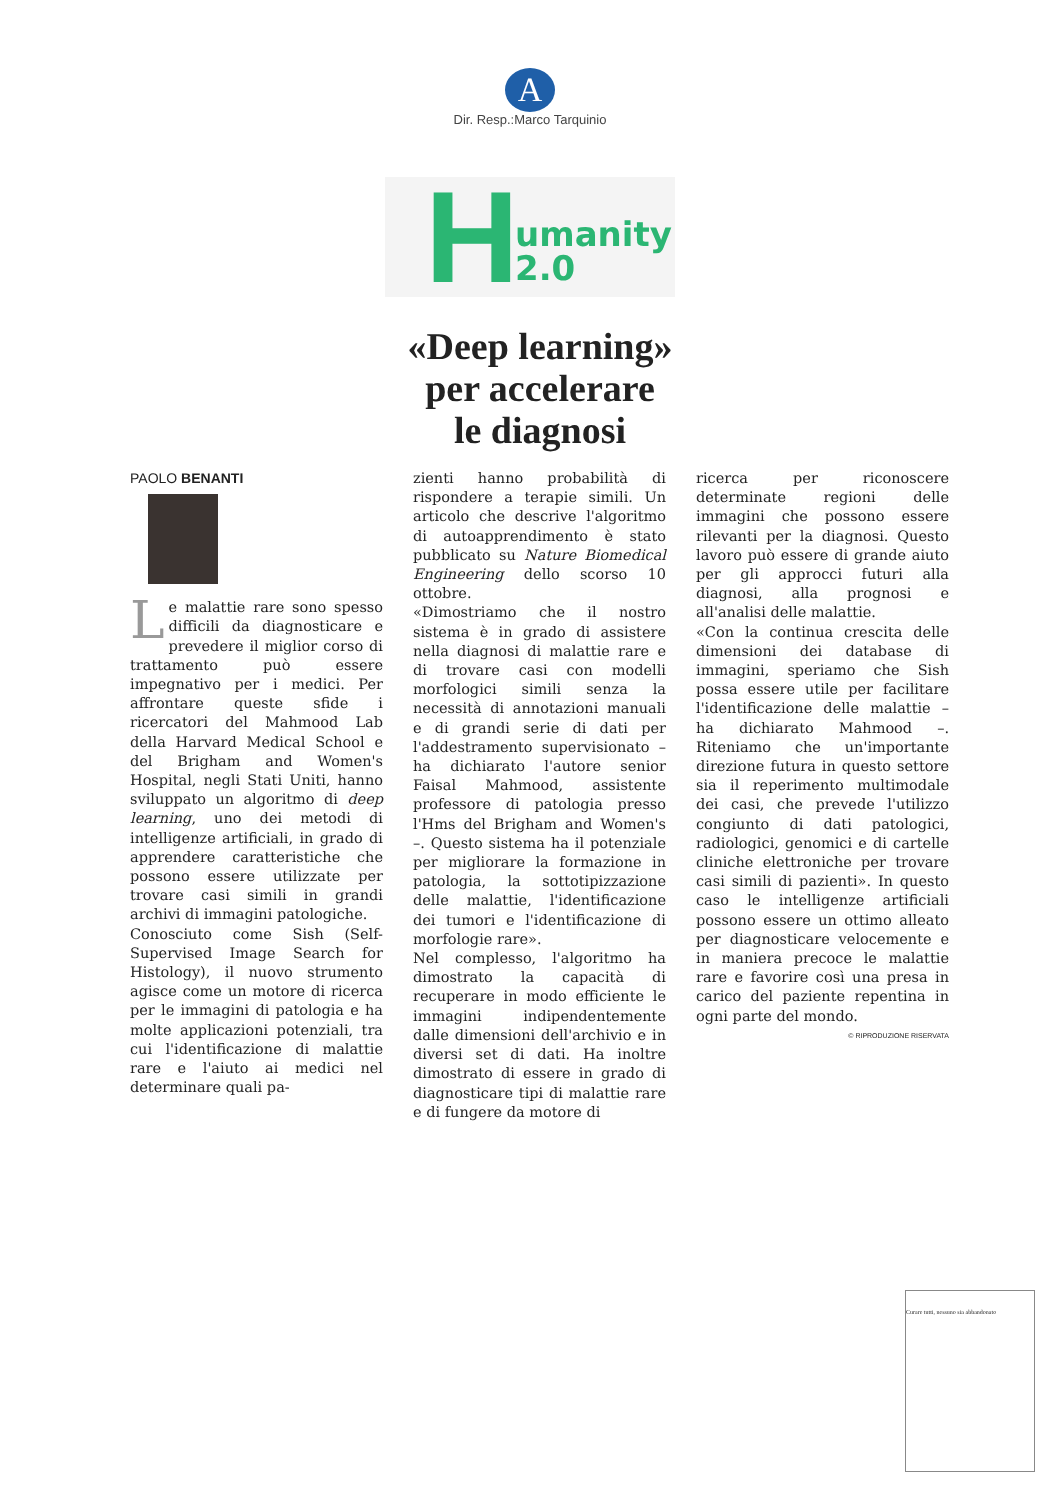A
Dir. Resp.:Marco Tarquinio
H umanity
2.0
«Deep learning»
per accelerare
le diagnosi
PAOLO BENANTI
Le malattie rare sono spesso difficili da diagnosticare e prevedere il miglior corso di trattamento può essere impegnativo per i medici. Per affrontare queste sfide i ricercatori del Mahmood Lab della Harvard Medical School e del Brigham and Women's Hospital, negli Stati Uniti, hanno sviluppato un algoritmo di deep learning, uno dei metodi di intelligenze artificiali, in grado di apprendere caratteristiche che possono essere utilizzate per trovare casi simili in grandi archivi di immagini patologiche.
Conosciuto come Sish (Self-Supervised Image Search for Histology), il nuovo strumento agisce come un motore di ricerca per le immagini di patologia e ha molte applicazioni potenziali, tra cui l'identificazione di malattie rare e l'aiuto ai medici nel determinare quali pa-
zienti hanno probabilità di rispondere a terapie simili. Un articolo che descrive l'algoritmo di autoapprendimento è stato pubblicato su Nature Biomedical Engineering dello scorso 10 ottobre.
«Dimostriamo che il nostro sistema è in grado di assistere nella diagnosi di malattie rare e di trovare casi con modelli morfologici simili senza la necessità di annotazioni manuali e di grandi serie di dati per l'addestramento supervisionato – ha dichiarato l'autore senior Faisal Mahmood, assistente professore di patologia presso l'Hms del Brigham and Women's –. Questo sistema ha il potenziale per migliorare la formazione in patologia, la sottotipizzazione delle malattie, l'identificazione dei tumori e l'identificazione di morfologie rare».
Nel complesso, l'algoritmo ha dimostrato la capacità di recuperare in modo efficiente le immagini indipendentemente dalle dimensioni dell'archivio e in diversi set di dati. Ha inoltre dimostrato di essere in grado di diagnosticare tipi di malattie rare e di fungere da motore di
ricerca per riconoscere determinate regioni delle immagini che possono essere rilevanti per la diagnosi. Questo lavoro può essere di grande aiuto per gli approcci futuri alla diagnosi, alla prognosi e all'analisi delle malattie.
«Con la continua crescita delle dimensioni dei database di immagini, speriamo che Sish possa essere utile per facilitare l'identificazione delle malattie – ha dichiarato Mahmood –. Riteniamo che un'importante direzione futura in questo settore sia il reperimento multimodale dei casi, che prevede l'utilizzo congiunto di dati patologici, radiologici, genomici e di cartelle cliniche elettroniche per trovare casi simili di pazienti». In questo caso le intelligenze artificiali possono essere un ottimo alleato per diagnosticare velocemente e in maniera precoce le malattie rare e favorire così una presa in carico del paziente repentina in ogni parte del mondo.
© RIPRODUZIONE RISERVATA
Curare tutti, nessuno sia abbandonato